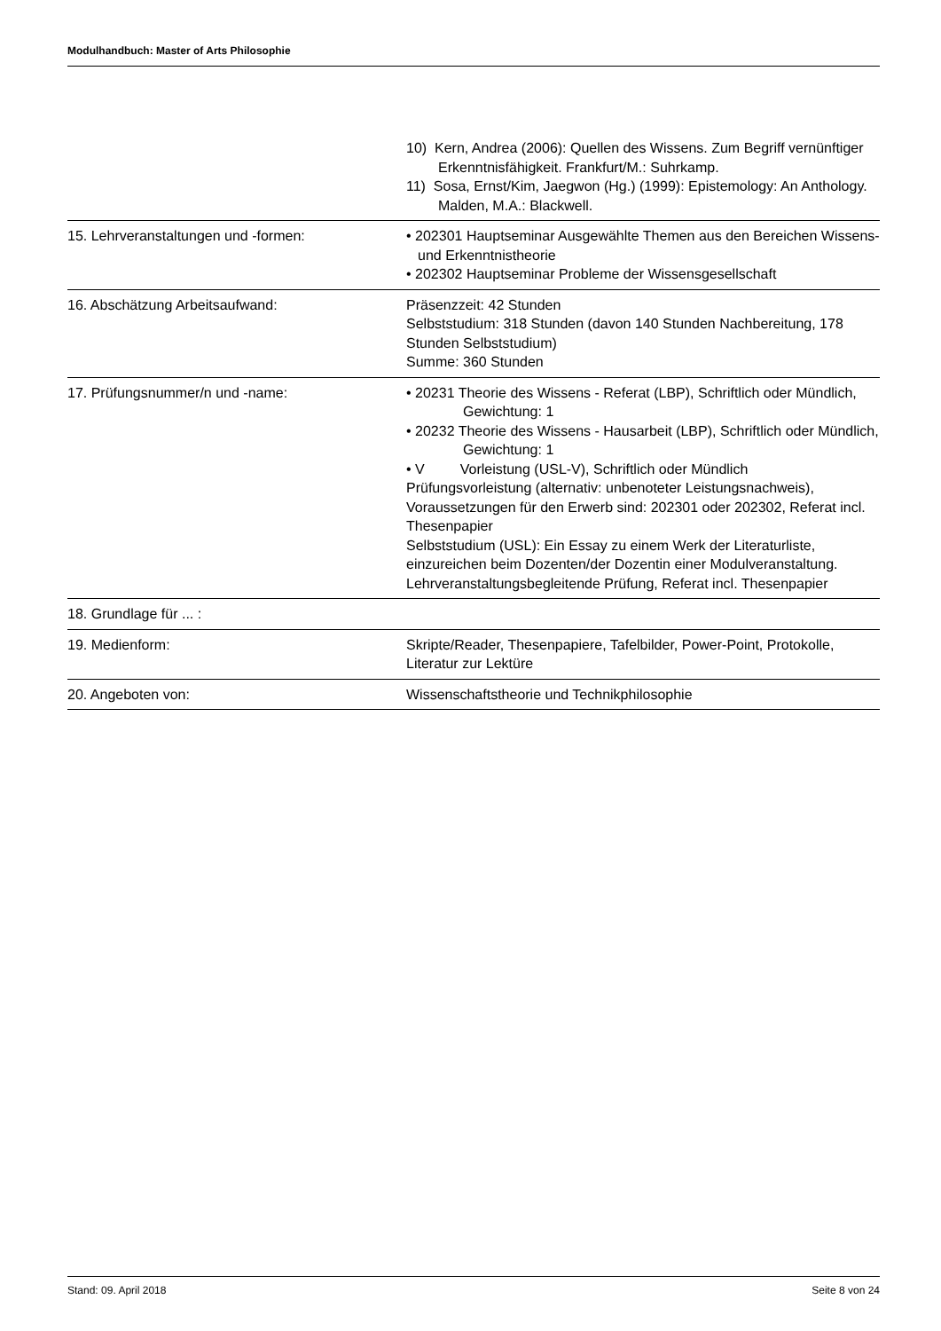Modulhandbuch: Master of Arts Philosophie
| | 10) Kern, Andrea (2006): Quellen des Wissens. Zum Begriff vernünftiger Erkenntnisfähigkeit. Frankfurt/M.: Suhrkamp. 11) Sosa, Ernst/Kim, Jaegwon (Hg.) (1999): Epistemology: An Anthology. Malden, M.A.: Blackwell. |
| 15. Lehrveranstaltungen und -formen: | • 202301 Hauptseminar Ausgewählte Themen aus den Bereichen Wissens- und Erkenntnistheorie • 202302 Hauptseminar Probleme der Wissensgesellschaft |
| 16. Abschätzung Arbeitsaufwand: | Präsenzzeit: 42 Stunden Selbststudium: 318 Stunden (davon 140 Stunden Nachbereitung, 178 Stunden Selbststudium) Summe: 360 Stunden |
| 17. Prüfungsnummer/n und -name: | • 20231 Theorie des Wissens - Referat (LBP), Schriftlich oder Mündlich, Gewichtung: 1 • 20232 Theorie des Wissens - Hausarbeit (LBP), Schriftlich oder Mündlich, Gewichtung: 1 • V Vorleistung (USL-V), Schriftlich oder Mündlich Prüfungsvorleistung (alternativ: unbenoteter Leistungsnachweis), Voraussetzungen für den Erwerb sind: 202301 oder 202302, Referat incl. Thesenpapier Selbststudium (USL): Ein Essay zu einem Werk der Literaturliste, einzureichen beim Dozenten/der Dozentin einer Modulveranstaltung. Lehrveranstaltungsbegleitende Prüfung, Referat incl. Thesenpapier |
| 18. Grundlage für ... : | |
| 19. Medienform: | Skripte/Reader, Thesenpapiere, Tafelbilder, Power-Point, Protokolle, Literatur zur Lektüre |
| 20. Angeboten von: | Wissenschaftstheorie und Technikphilosophie |
Stand: 09. April 2018 Seite 8 von 24